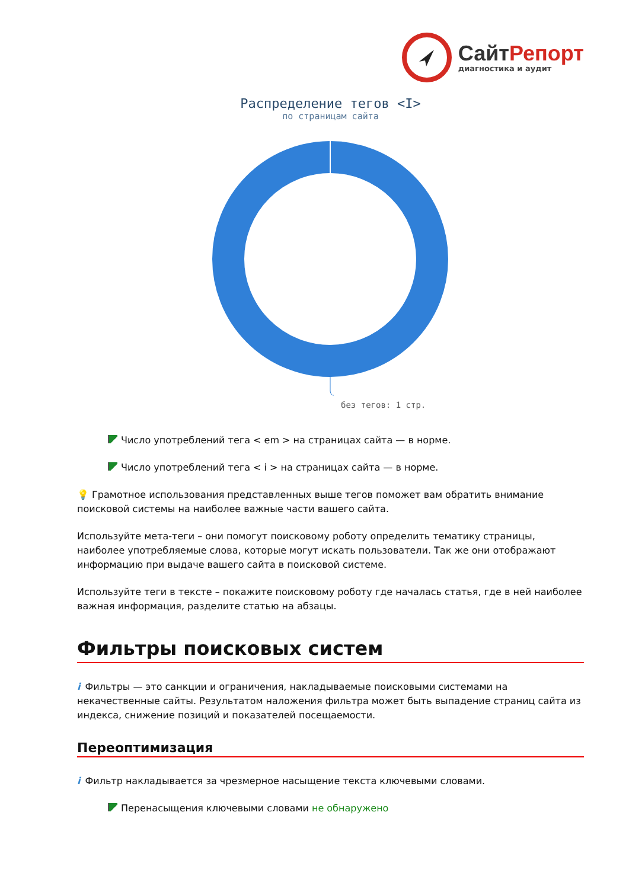Сайт Репорт
диагностика и аудит
Распределение тегов <I>
по страницам сайта
без тегов: 1 стр.
Число употреблений тега < em > на страницах сайта — в норме.
Число употреблений тега < i > на страницах сайта — в норме.
💡 Грамотное использования представленных выше тегов поможет вам обратить внимание поисковой системы на наиболее важные части вашего сайта.
Используйте мета-теги – они помогут поисковому роботу определить тематику страницы, наиболее употребляемые слова, которые могут искать пользователи. Так же они отображают информацию при выдаче вашего сайта в поисковой системе.
Используйте теги в тексте – покажите поисковому роботу где началась статья, где в ней наиболее важная информация, разделите статью на абзацы.
Фильтры поисковых систем
i Фильтры — это санкции и ограничения, накладываемые поисковыми системами на некачественные сайты. Результатом наложения фильтра может быть выпадение страниц сайта из индекса, снижение позиций и показателей посещаемости.
Переоптимизация
i Фильтр накладывается за чрезмерное насыщение текста ключевыми словами.
Перенасыщения ключевыми словами не обнаружено